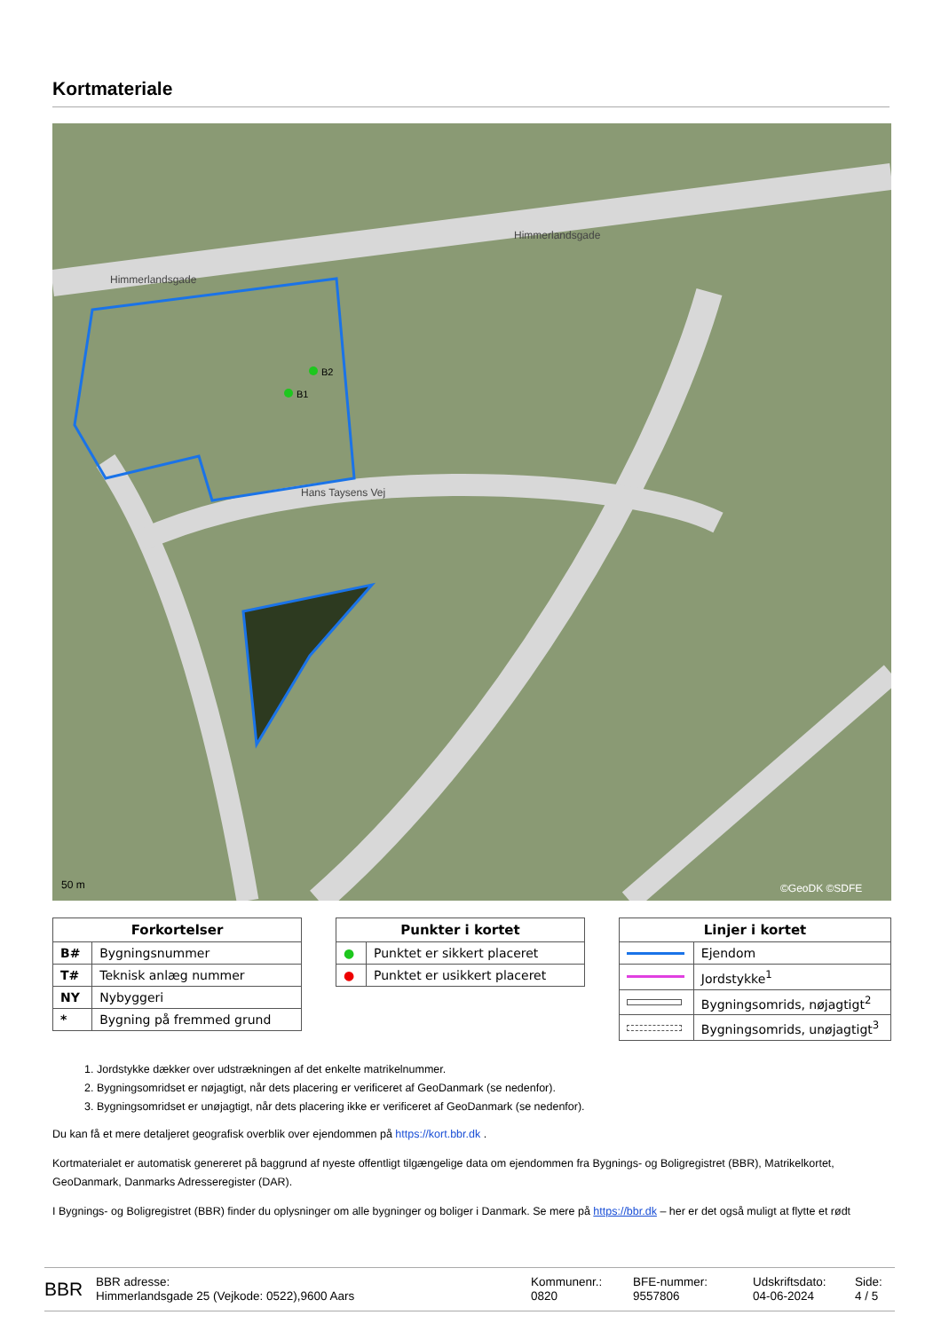Kortmateriale
B2
B1
Himmerlandsgade
Himmerlandsgade
Hans Taysens Vej
50 m
©GeoDK ©SDFE
| Forkortelser | |
| --- | --- |
| B# | Bygningsnummer |
| T# | Teknisk anlæg nummer |
| NY | Nybyggeri |
| * | Bygning på fremmed grund |
| Punkter i kortet | |
| --- | --- |
| ● | Punktet er sikkert placeret |
| ● | Punktet er usikkert placeret |
| Linjer i kortet | |
| --- | --- |
| | Ejendom |
| | Jordstykke<sup>1</sup> |
| | Bygningsomrids, nøjagtigt<sup>2</sup> |
| | Bygningsomrids, unøjagtigt<sup>3</sup> |
1. Jordstykke dækker over udstrækningen af det enkelte matrikelnummer.
2. Bygningsomridset er nøjagtigt, når dets placering er verificeret af GeoDanmark (se nedenfor).
3. Bygningsomridset er unøjagtigt, når dets placering ikke er verificeret af GeoDanmark (se nedenfor).
Du kan få et mere detaljeret geografisk overblik over ejendommen på https://kort.bbr.dk .
Kortmaterialet er automatisk genereret på baggrund af nyeste offentligt tilgængelige data om ejendommen fra Bygnings- og Boligregistret (BBR), Matrikelkortet, GeoDanmark, Danmarks Adresseregister (DAR).
I Bygnings- og Boligregistret (BBR) finder du oplysninger om alle bygninger og boliger i Danmark. Se mere på https://bbr.dk – her er det også muligt at flytte et rødt
BBR
BBR adresse:
Himmerlandsgade 25 (Vejkode: 0522),9600 Aars
Kommunenr.:
0820
BFE-nummer:
9557806
Udskriftsdato:
04-06-2024
Side:
4 / 5